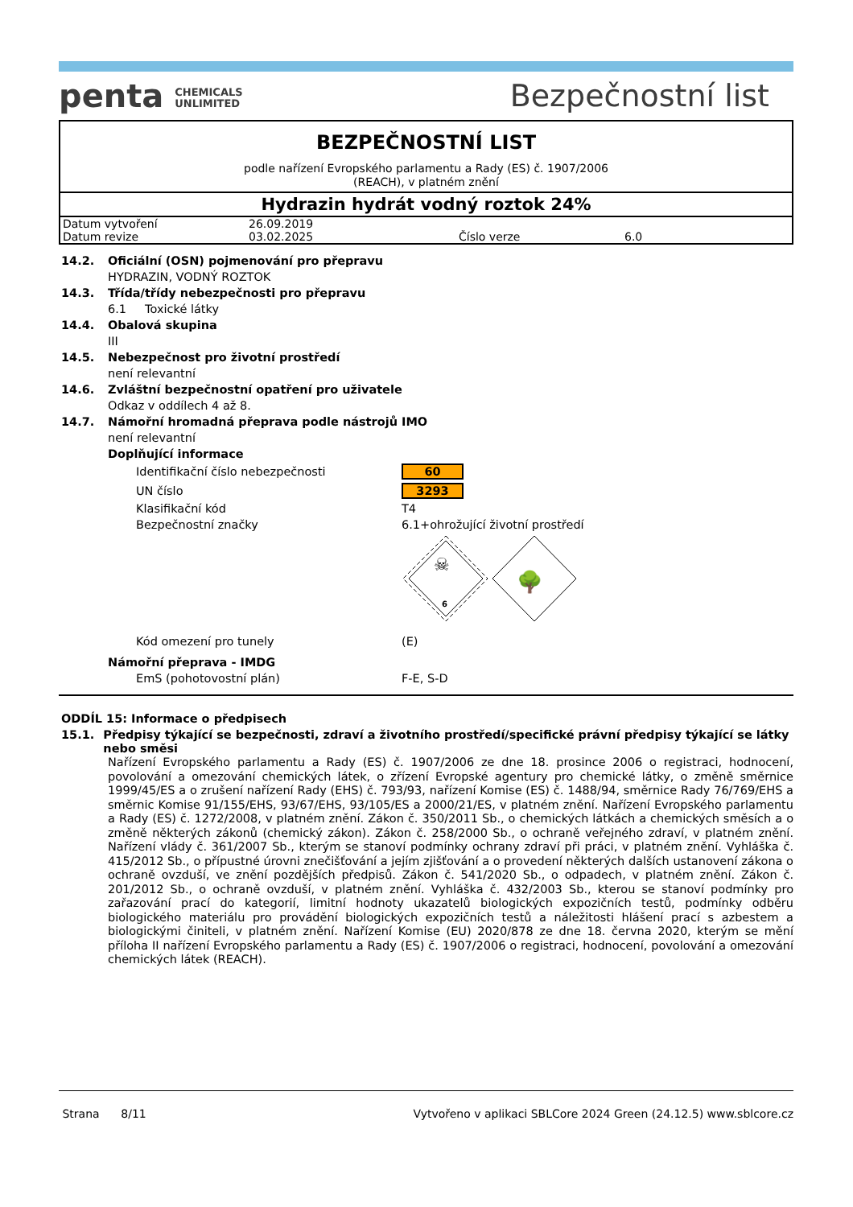penta CHEMICALS
UNLIMITED
Bezpečnostní list
BEZPEČNOSTNÍ LIST
podle nařízení Evropského parlamentu a Rady (ES) č. 1907/2006
(REACH), v platném znění
Hydrazin hydrát vodný roztok 24%
| Datum vytvoření | 26.09.2019 | | |
| Datum revize | 03.02.2025 | Číslo verze | 6.0 |
14.2. Oficiální (OSN) pojmenování pro přepravu
HYDRAZIN, VODNÝ ROZTOK
14.3. Třída/třídy nebezpečnosti pro přepravu
6.1 Toxické látky
14.4. Obalová skupina
III
14.5. Nebezpečnost pro životní prostředí
není relevantní
14.6. Zvláštní bezpečnostní opatření pro uživatele
Odkaz v oddílech 4 až 8.
14.7. Námořní hromadná přeprava podle nástrojů IMO
není relevantní
Doplňující informace
| Identifikační číslo nebezpečnosti | 60 |
| UN číslo | 3293 |
| Klasifikační kód | T4 |
| Bezpečnostní značky | 6.1+ohrožující životní prostředí |
| | ☠ 6 🌳 |
| Kód omezení pro tunely | (E) |
Námořní přeprava - IMDG
| EmS (pohotovostní plán) | F-E, S-D |
ODDÍL 15: Informace o předpisech
15.1. Předpisy týkající se bezpečnosti, zdraví a životního prostředí/specifické právní předpisy týkající se látky nebo směsi
Nařízení Evropského parlamentu a Rady (ES) č. 1907/2006 ze dne 18. prosince 2006 o registraci, hodnocení, povolování a omezování chemických látek, o zřízení Evropské agentury pro chemické látky, o změně směrnice 1999/45/ES a o zrušení nařízení Rady (EHS) č. 793/93, nařízení Komise (ES) č. 1488/94, směrnice Rady 76/769/EHS a směrnic Komise 91/155/EHS, 93/67/EHS, 93/105/ES a 2000/21/ES, v platném znění. Nařízení Evropského parlamentu a Rady (ES) č. 1272/2008, v platném znění. Zákon č. 350/2011 Sb., o chemických látkách a chemických směsích a o změně některých zákonů (chemický zákon). Zákon č. 258/2000 Sb., o ochraně veřejného zdraví, v platném znění. Nařízení vlády č. 361/2007 Sb., kterým se stanoví podmínky ochrany zdraví při práci, v platném znění. Vyhláška č. 415/2012 Sb., o přípustné úrovni znečišťování a jejím zjišťování a o provedení některých dalších ustanovení zákona o ochraně ovzduší, ve znění pozdějších předpisů. Zákon č. 541/2020 Sb., o odpadech, v platném znění. Zákon č. 201/2012 Sb., o ochraně ovzduší, v platném znění. Vyhláška č. 432/2003 Sb., kterou se stanoví podmínky pro zařazování prací do kategorií, limitní hodnoty ukazatelů biologických expozičních testů, podmínky odběru biologického materiálu pro provádění biologických expozičních testů a náležitosti hlášení prací s azbestem a biologickými činiteli, v platném znění. Nařízení Komise (EU) 2020/878 ze dne 18. června 2020, kterým se mění příloha II nařízení Evropského parlamentu a Rady (ES) č. 1907/2006 o registraci, hodnocení, povolování a omezování chemických látek (REACH).
Strana 8/11 Vytvořeno v aplikaci SBLCore 2024 Green (24.12.5) www.sblcore.cz